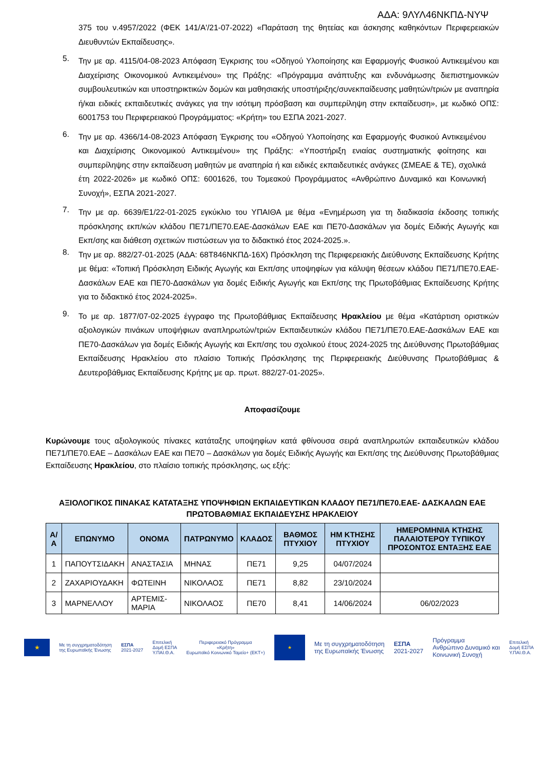ΑΔΑ: 9ΛΥΛ46ΝΚΠΔ-ΝΥΨ
375 του ν.4957/2022 (ΦΕΚ 141/Α'/21-07-2022) «Παράταση της θητείας και άσκησης καθηκόντων Περιφερειακών Διευθυντών Εκπαίδευσης».
5.
Την με αρ. 4115/04-08-2023 Απόφαση Έγκρισης του «Οδηγού Υλοποίησης και Εφαρμογής Φυσικού Αντικειμένου και Διαχείρισης Οικονομικού Αντικειμένου» της Πράξης: «Πρόγραμμα ανάπτυξης και ενδυνάμωσης διεπιστημονικών συμβουλευτικών και υποστηρικτικών δομών και μαθησιακής υποστήριξης/συνεκπαίδευσης μαθητών/τριών με αναπηρία ή/και ειδικές εκπαιδευτικές ανάγκες για την ισότιμη πρόσβαση και συμπερίληψη στην εκπαίδευση», με κωδικό ΟΠΣ: 6001753 του Περιφερειακού Προγράμματος: «Κρήτη» του ΕΣΠΑ 2021-2027.
6.
Την με αρ. 4366/14-08-2023 Απόφαση Έγκρισης του «Οδηγού Υλοποίησης και Εφαρμογής Φυσικού Αντικειμένου και Διαχείρισης Οικονομικού Αντικειμένου» της Πράξης: «Υποστήριξη ενιαίας συστηματικής φοίτησης και συμπερίληψης στην εκπαίδευση μαθητών με αναπηρία ή και ειδικές εκπαιδευτικές ανάγκες (ΣΜΕΑΕ & ΤΕ), σχολικά έτη 2022-2026» με κωδικό ΟΠΣ: 6001626, του Τομεακού Προγράμματος «Ανθρώπινο Δυναμικό και Κοινωνική Συνοχή», ΕΣΠΑ 2021-2027.
7.
Την με αρ. 6639/Ε1/22-01-2025 εγκύκλιο του ΥΠΑΙΘΑ με θέμα «Ενημέρωση για τη διαδικασία έκδοσης τοπικής πρόσκλησης εκπ/κών κλάδου ΠΕ71/ΠΕ70.ΕΑΕ-Δασκάλων ΕΑΕ και ΠΕ70-Δασκάλων για δομές Ειδικής Αγωγής και Εκπ/σης και διάθεση σχετικών πιστώσεων για το διδακτικό έτος 2024-2025.».
8.
Την με αρ. 882/27-01-2025 (ΑΔΑ: 68Τ846ΝΚΠΔ-16Χ) Πρόσκληση της Περιφερειακής Διεύθυνσης Εκπαίδευσης Κρήτης με θέμα: «Τοπική Πρόσκληση Ειδικής Αγωγής και Εκπ/σης υποψηφίων για κάλυψη θέσεων κλάδου ΠΕ71/ΠΕ70.ΕΑΕ-Δασκάλων ΕΑΕ και ΠΕ70-Δασκάλων για δομές Ειδικής Αγωγής και Εκπ/σης της Πρωτοβάθμιας Εκπαίδευσης Κρήτης για το διδακτικό έτος 2024-2025».
9.
Το με αρ. 1877/07-02-2025 έγγραφο της Πρωτοβάθμιας Εκπαίδευσης Ηρακλείου με θέμα «Κατάρτιση οριστικών αξιολογικών πινάκων υποψήφιων αναπληρωτών/τριών Εκπαιδευτικών κλάδου ΠΕ71/ΠΕ70.ΕΑΕ-Δασκάλων ΕΑΕ και ΠΕ70-Δασκάλων για δομές Ειδικής Αγωγής και Εκπ/σης του σχολικού έτους 2024-2025 της Διεύθυνσης Πρωτοβάθμιας Εκπαίδευσης Ηρακλείου στο πλαίσιο Τοπικής Πρόσκλησης της Περιφερειακής Διεύθυνσης Πρωτοβάθμιας & Δευτεροβάθμιας Εκπαίδευσης Κρήτης με αρ. πρωτ. 882/27-01-2025».
Αποφασίζουμε
Κυρώνουμε τους αξιολογικούς πίνακες κατάταξης υποψηφίων κατά φθίνουσα σειρά αναπληρωτών εκπαιδευτικών κλάδου ΠΕ71/ΠΕ70.ΕΑΕ – Δασκάλων ΕΑΕ και ΠΕ70 – Δασκάλων για δομές Ειδικής Αγωγής και Εκπ/σης της Διεύθυνσης Πρωτοβάθμιας Εκπαίδευσης Ηρακλείου, στο πλαίσιο τοπικής πρόσκλησης, ως εξής:
ΑΞΙΟΛΟΓΙΚΟΣ ΠΙΝΑΚΑΣ ΚΑΤΑΤΑΞΗΣ ΥΠΟΨΗΦΙΩΝ ΕΚΠΑΙΔΕΥΤΙΚΩΝ ΚΛΑΔΟΥ ΠΕ71/ΠΕ70.ΕΑΕ- ΔΑΣΚΑΛΩΝ ΕΑΕ ΠΡΩΤΟΒΑΘΜΙΑΣ ΕΚΠΑΙΔΕΥΣΗΣ ΗΡΑΚΛΕΙΟΥ
| Α/Α | ΕΠΩΝΥΜΟ | ΟΝΟΜΑ | ΠΑΤΡΩΝΥΜΟ | ΚΛΑΔΟΣ | ΒΑΘΜΟΣ ΠΤΥΧΙΟΥ | ΗΜ ΚΤΗΣΗΣ ΠΤΥΧΙΟΥ | ΗΜΕΡΟΜΗΝΙΑ ΚΤΗΣΗΣ ΠΑΛΑΙΟΤΕΡΟΥ ΤΥΠΙΚΟΥ ΠΡΟΣΟΝΤΟΣ ΕΝΤΑΞΗΣ ΕΑΕ |
| --- | --- | --- | --- | --- | --- | --- | --- |
| 1 | ΠΑΠΟΥΤΣΙΔΑΚΗ | ΑΝΑΣΤΑΣΙΑ | ΜΗΝΑΣ | ΠΕ71 | 9,25 | 04/07/2024 | |
| 2 | ΖΑΧΑΡΙΟΥΔΑΚΗ | ΦΩΤΕΙΝΗ | ΝΙΚΟΛΑΟΣ | ΠΕ71 | 8,82 | 23/10/2024 | |
| 3 | ΜΑΡΝΕΛΛΟΥ | ΑΡΤΕΜΙΣ-ΜΑΡΙΑ | ΝΙΚΟΛΑΟΣ | ΠΕ70 | 8,41 | 14/06/2024 | 06/02/2023 |
★
Με τη συγχρηματοδότηση
της Ευρωπαϊκής Ένωσης
ΕΣΠΑ
2021-2027
Επιτελική
Δομή ΕΣΠΑ
Υ.ΠΑΙ.Θ.Α.
Περιφερειακό Πρόγραμμα
«Κρήτη»
Ευρωπαϊκό Κοινωνικό Ταμείο+ (ΕΚΤ+)
★
Με τη συγχρηματοδότηση
της Ευρωπαϊκής Ένωσης
ΕΣΠΑ
2021-2027
Πρόγραμμα
Ανθρώπινο Δυναμικό και
Κοινωνική Συνοχή
Επιτελική
Δομή ΕΣΠΑ
Υ.ΠΑΙ.Θ.Α.